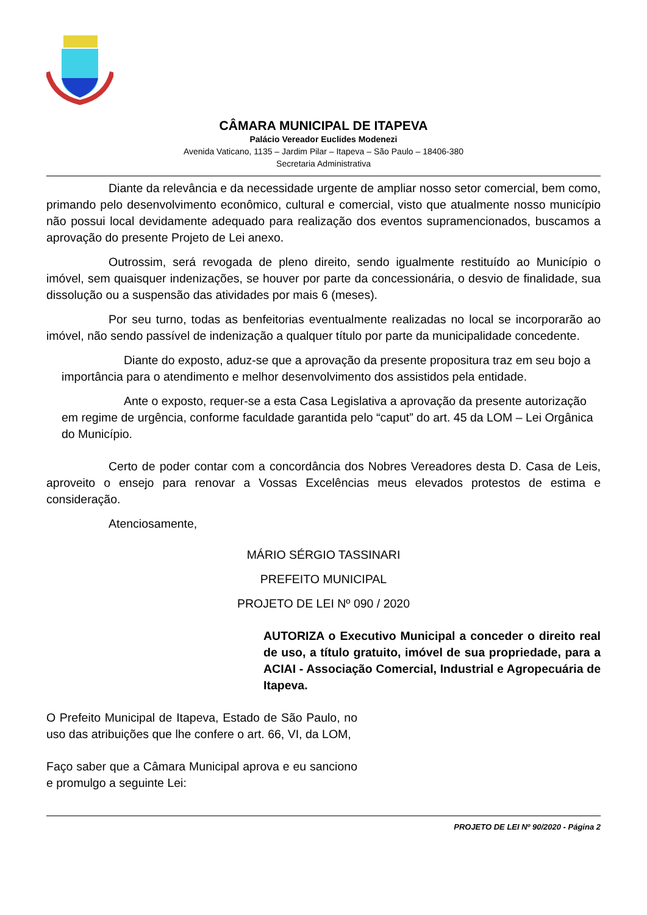CÂMARA MUNICIPAL DE ITAPEVA
Palácio Vereador Euclides Modenezi
Avenida Vaticano, 1135 – Jardim Pilar – Itapeva – São Paulo – 18406-380
Secretaria Administrativa
Diante da relevância e da necessidade urgente de ampliar nosso setor comercial, bem como, primando pelo desenvolvimento econômico, cultural e comercial, visto que atualmente nosso município não possui local devidamente adequado para realização dos eventos supramencionados, buscamos a aprovação do presente Projeto de Lei anexo.
Outrossim, será revogada de pleno direito, sendo igualmente restituído ao Município o imóvel, sem quaisquer indenizações, se houver por parte da concessionária, o desvio de finalidade, sua dissolução ou a suspensão das atividades por mais 6 (meses).
Por seu turno, todas as benfeitorias eventualmente realizadas no local se incorporarão ao imóvel, não sendo passível de indenização a qualquer título por parte da municipalidade concedente.
Diante do exposto, aduz-se que a aprovação da presente propositura traz em seu bojo a importância para o atendimento e melhor desenvolvimento dos assistidos pela entidade.
Ante o exposto, requer-se a esta Casa Legislativa a aprovação da presente autorização em regime de urgência, conforme faculdade garantida pelo “caput” do art. 45 da LOM – Lei Orgânica do Município.
Certo de poder contar com a concordância dos Nobres Vereadores desta D. Casa de Leis, aproveito o ensejo para renovar a Vossas Excelências meus elevados protestos de estima e consideração.
Atenciosamente,
MÁRIO SÉRGIO TASSINARI
PREFEITO MUNICIPAL
PROJETO DE LEI Nº 090 / 2020
AUTORIZA o Executivo Municipal a conceder o direito real de uso, a título gratuito, imóvel de sua propriedade, para a ACIAI - Associação Comercial, Industrial e Agropecuária de Itapeva.
O Prefeito Municipal de Itapeva, Estado de São Paulo, no uso das atribuições que lhe confere o art. 66, VI, da LOM,
Faço saber que a Câmara Municipal aprova e eu sanciono e promulgo a seguinte Lei:
PROJETO DE LEI Nº 90/2020 - Página 2